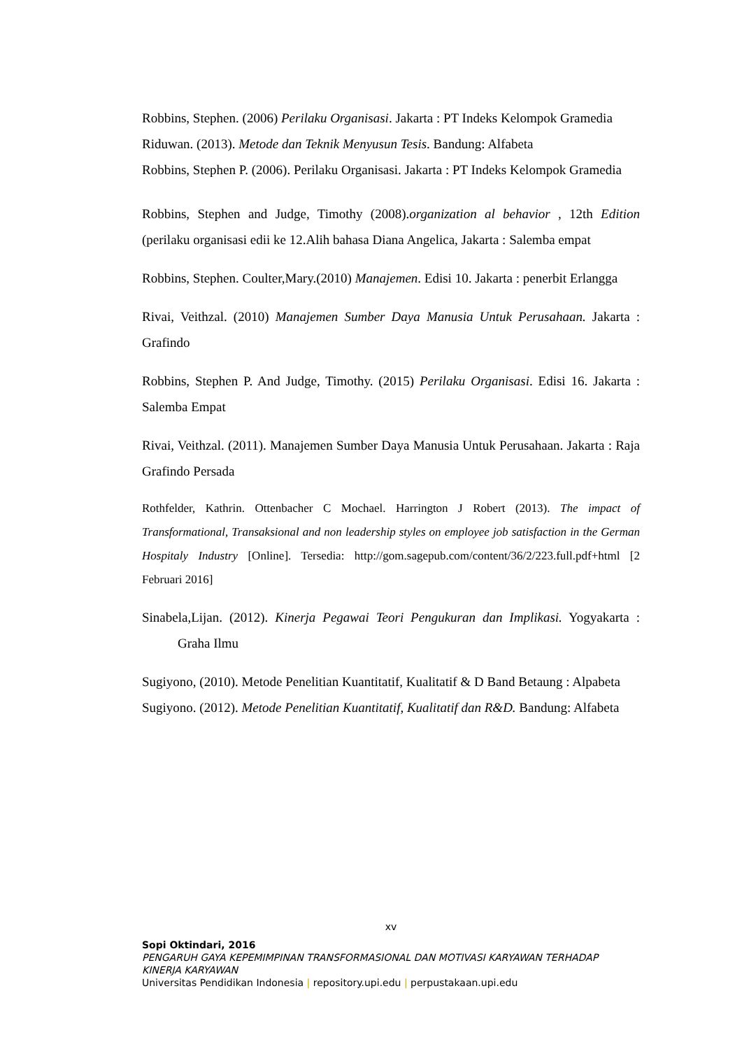Robbins, Stephen. (2006) Perilaku Organisasi. Jakarta : PT Indeks Kelompok Gramedia
Riduwan. (2013). Metode dan Teknik Menyusun Tesis. Bandung: Alfabeta
Robbins, Stephen P. (2006). Perilaku Organisasi. Jakarta : PT Indeks Kelompok Gramedia
Robbins, Stephen and Judge, Timothy (2008).organization al behavior , 12th Edition (perilaku organisasi edii ke 12.Alih bahasa Diana Angelica, Jakarta : Salemba empat
Robbins, Stephen. Coulter,Mary.(2010) Manajemen. Edisi 10. Jakarta : penerbit Erlangga
Rivai, Veithzal. (2010) Manajemen Sumber Daya Manusia Untuk Perusahaan. Jakarta : Grafindo
Robbins, Stephen P. And Judge, Timothy. (2015) Perilaku Organisasi. Edisi 16. Jakarta : Salemba Empat
Rivai, Veithzal. (2011). Manajemen Sumber Daya Manusia Untuk Perusahaan. Jakarta : Raja Grafindo Persada
Rothfelder, Kathrin. Ottenbacher C Mochael. Harrington J Robert (2013). The impact of Transformational, Transaksional and non leadership styles on employee job satisfaction in the German Hospitaly Industry [Online]. Tersedia: http://gom.sagepub.com/content/36/2/223.full.pdf+html [2 Februari 2016]
Sinabela,Lijan. (2012). Kinerja Pegawai Teori Pengukuran dan Implikasi. Yogyakarta : Graha Ilmu
Sugiyono, (2010). Metode Penelitian Kuantitatif, Kualitatif & D Band Betaung : Alpabeta
Sugiyono. (2012). Metode Penelitian Kuantitatif, Kualitatif dan R&D. Bandung: Alfabeta
xv
Sopi Oktindari, 2016
PENGARUH GAYA KEPEMIMPINAN TRANSFORMASIONAL DAN MOTIVASI KARYAWAN TERHADAP KINERJA KARYAWAN
Universitas Pendidikan Indonesia | repository.upi.edu | perpustakaan.upi.edu